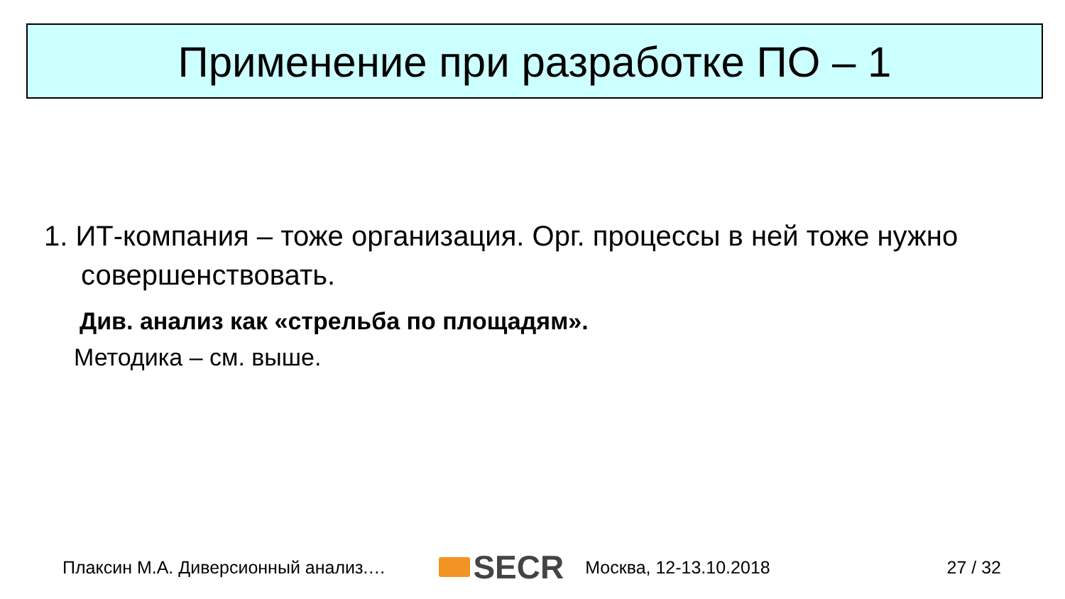Применение при разработке ПО – 1
1. ИТ-компания – тоже организация. Орг. процессы в ней тоже нужно совершенствовать.
Див. анализ как «стрельба по площадям».
Методика – см. выше.
Плаксин М.А. Диверсионный анализ.… SECR Москва, 12-13.10.2018 27 / 32